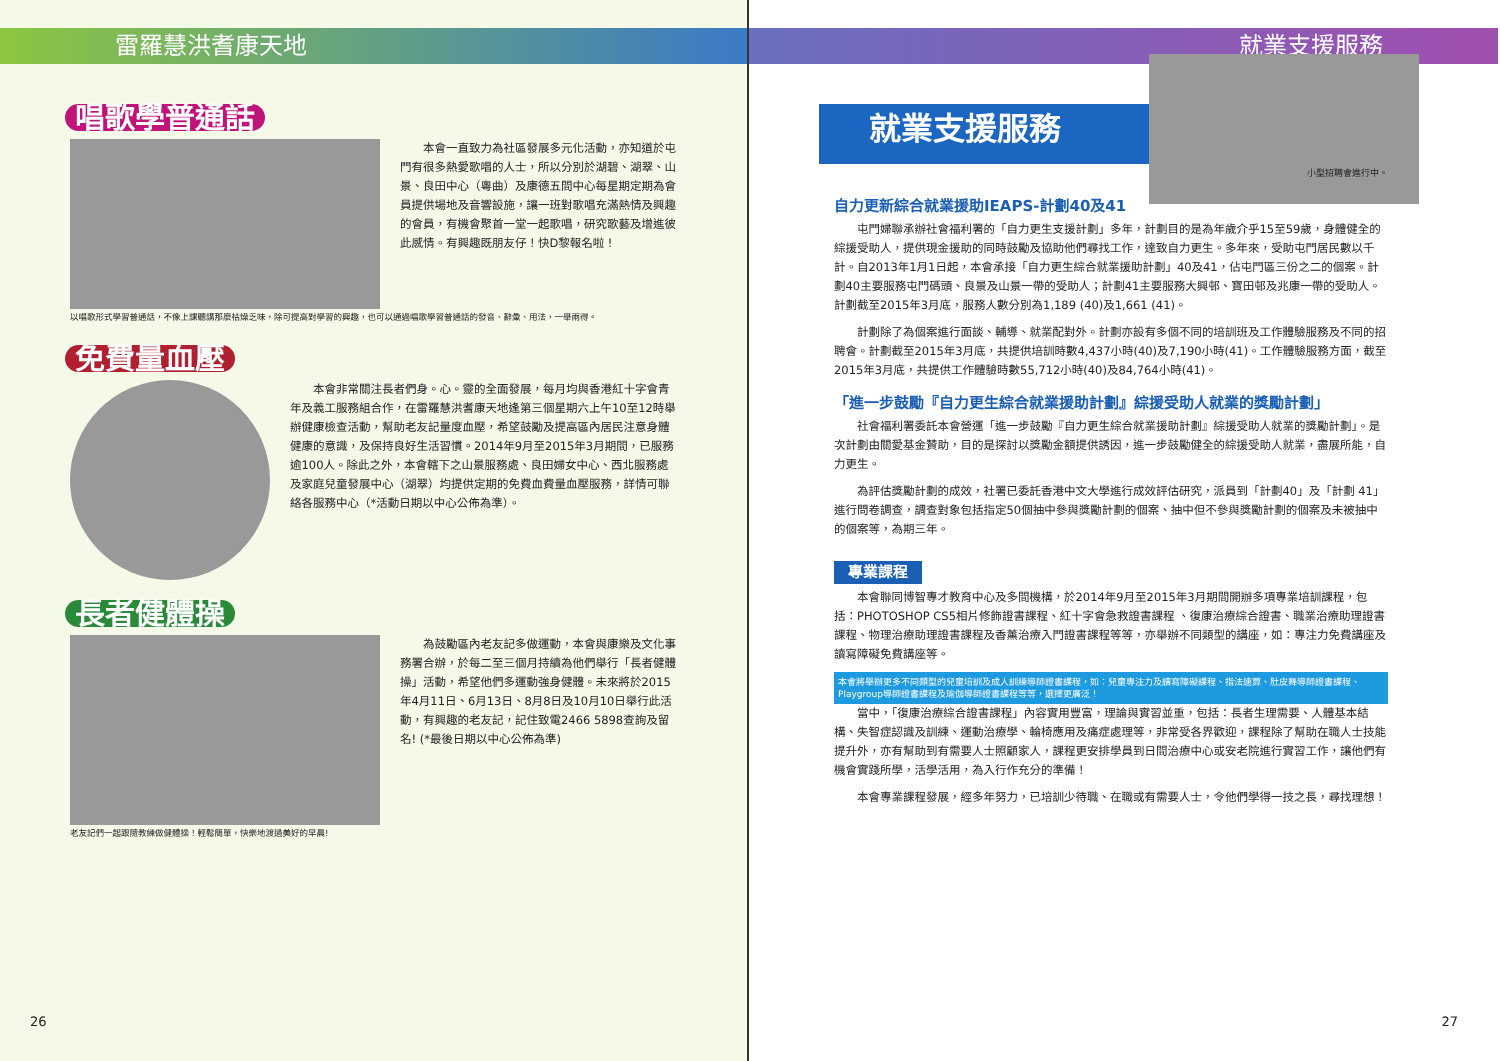雷羅慧洪耆康天地
唱歌學普通話
本會一直致力為社區發展多元化活動，亦知道於屯門有很多熱愛歌唱的人士，所以分別於湖碧、湖翠、山景、良田中心（粵曲）及康德五間中心每星期定期為會員提供場地及音響設施，讓一班對歌唱充滿熱情及興趣的會員，有機會聚首一堂一起歌唱，研究歌藝及增進彼此感情。有興趣既朋友仔！快D黎報名啦！
以唱歌形式學習普通話，不像上課聽講那麼枯燥乏味，除可提高對學習的興趣，也可以通過唱歌學習普通話的發音、辭彙、用法，一舉兩得。
免費量血壓
本會非常關注長者們身。心。靈的全面發展，每月均與香港紅十字會青年及義工服務組合作，在雷羅慧洪耆康天地逢第三個星期六上午10至12時舉辦健康檢查活動，幫助老友記量度血壓，希望鼓勵及提高區內居民注意身體健康的意識，及保持良好生活習慣。2014年9月至2015年3月期間，已服務逾100人。除此之外，本會轄下之山景服務處、良田婦女中心、西北服務處及家庭兒童發展中心（湖翠）均提供定期的免費血費量血壓服務，詳情可聯絡各服務中心（*活動日期以中心公佈為準）。
長者健體操
為鼓勵區內老友記多做運動，本會與康樂及文化事務署合辦，於每二至三個月持續為他們舉行「長者健體操」活動，希望他們多運動強身健體。未來將於2015年4月11日、6月13日、8月8日及10月10日舉行此活動，有興趣的老友記，記住致電2466 5898查詢及留名! (*最後日期以中心公佈為準)
老友記們一起跟隨教練做健體操！輕鬆簡單，快樂地渡過美好的早晨!
26
就業支援服務
就業支援服務
小型招聘會進行中。
自力更新綜合就業援助IEAPS-計劃40及41
屯門婦聯承辦社會福利署的「自力更生支援計劃」多年，計劃目的是為年歲介乎15至59歲，身體健全的綜援受助人，提供現金援助的同時鼓勵及協助他們尋找工作，達致自力更生。多年來，受助屯門居民數以千計。自2013年1月1日起，本會承接「自力更生綜合就業援助計劃」40及41，佔屯門區三份之二的個案。計劃40主要服務屯門碼頭、良景及山景一帶的受助人；計劃41主要服務大興邨、寶田邨及兆康一帶的受助人。計劃截至2015年3月底，服務人數分別為1,189 (40)及1,661 (41)。
計劃除了為個案進行面談、輔導、就業配對外。計劃亦設有多個不同的培訓班及工作體驗服務及不同的招聘會。計劃截至2015年3月底，共提供培訓時數4,437小時(40)及7,190小時(41)。工作體驗服務方面，截至2015年3月底，共提供工作體驗時數55,712小時(40)及84,764小時(41)。
「進一步鼓勵『自力更生綜合就業援助計劃』綜援受助人就業的獎勵計劃」
社會福利署委託本會營運「進一步鼓勵『自力更生綜合就業援助計劃』綜援受助人就業的獎勵計劃」。是次計劃由關愛基金贊助，目的是探討以獎勵金額提供誘因，進一步鼓勵健全的綜援受助人就業，盡展所能，自力更生。
為評估獎勵計劃的成效，社署已委託香港中文大學進行成效評估研究，派員到「計劃40」及「計劃 41」進行問卷調查，調查對象包括指定50個抽中參與獎勵計劃的個案、抽中但不參與獎勵計劃的個案及未被抽中的個案等，為期三年。
專業課程
本會聯同博智專才教育中心及多間機構，於2014年9月至2015年3月期間開辦多項專業培訓課程，包括：PHOTOSHOP CS5相片修飾證書課程、紅十字會急救證書課程 、復康治療綜合證書、職業治療助理證書課程、物理治療助理證書課程及香薰治療入門證書課程等等，亦舉辦不同類型的講座，如：專注力免費講座及讀寫障礙免費講座等。
本會將舉辦更多不同類型的兒童培訓及成人訓練導師證書課程，如：兒童專注力及讀寫障礙課程、指法速算、肚皮舞導師證書課程、Playgroup導師證書課程及瑜伽導師證書課程等等，選擇更廣泛！
當中，「復康治療綜合證書課程」內容實用豐富，理論與實習並重，包括：長者生理需要、人體基本結構、失智症認識及訓練、運動治療學、輪椅應用及痛症處理等，非常受各界歡迎，課程除了幫助在職人士技能提升外，亦有幫助到有需要人士照顧家人，課程更安排學員到日間治療中心或安老院進行實習工作，讓他們有機會實踐所學，活學活用，為入行作充分的準備！
本會專業課程發展，經多年努力，已培訓少待職、在職或有需要人士，令他們學得一技之長，尋找理想！
27